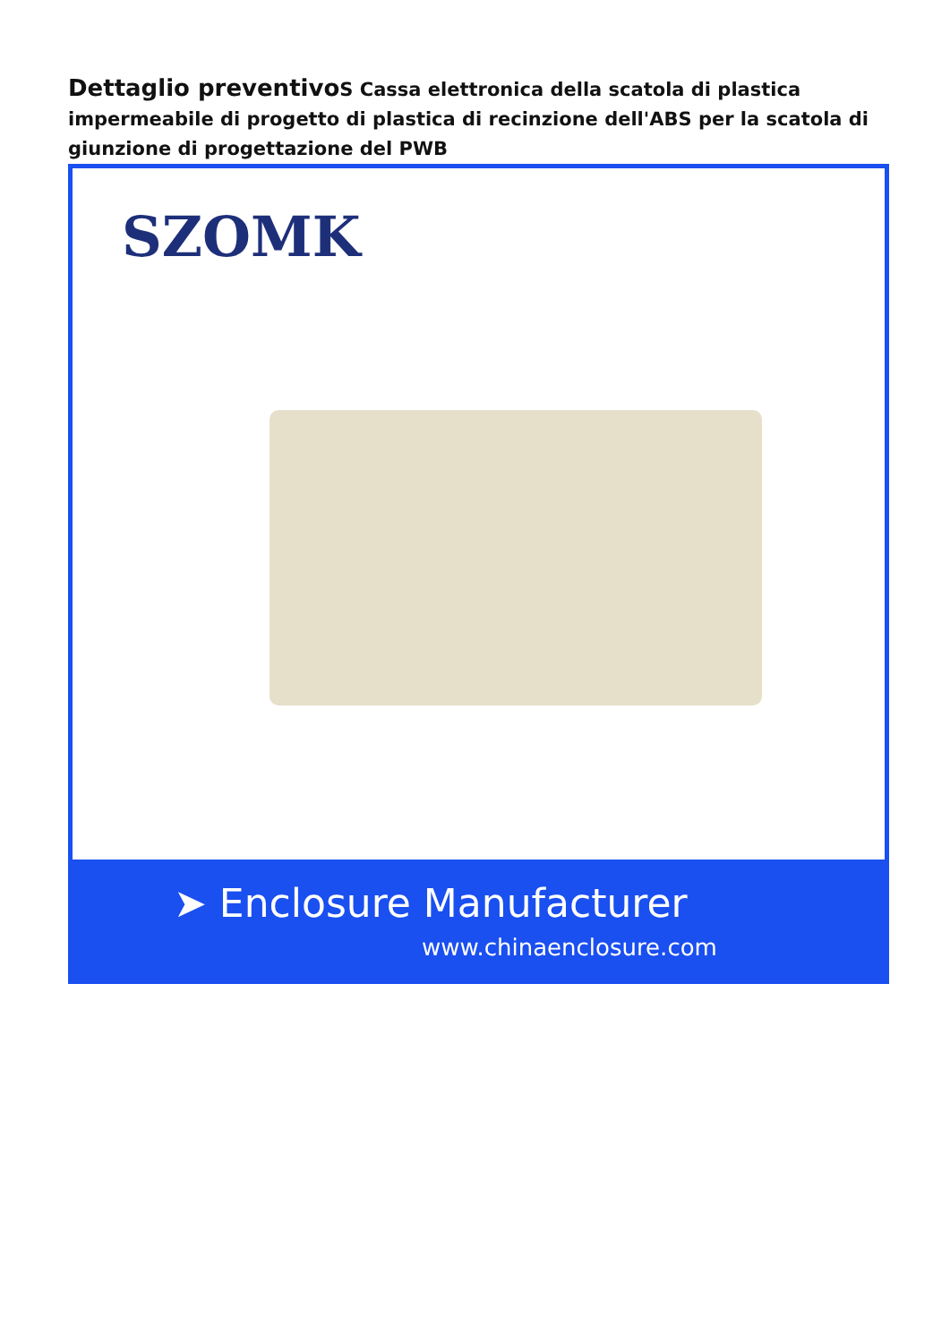Dettaglio preventivo S Cassa elettronica della scatola di plastica impermeabile di progetto di plastica di recinzione dell'ABS per la scatola di giunzione di progettazione del PWB
SZOMK
➤ Enclosure Manufacturer
www.chinaenclosure.com